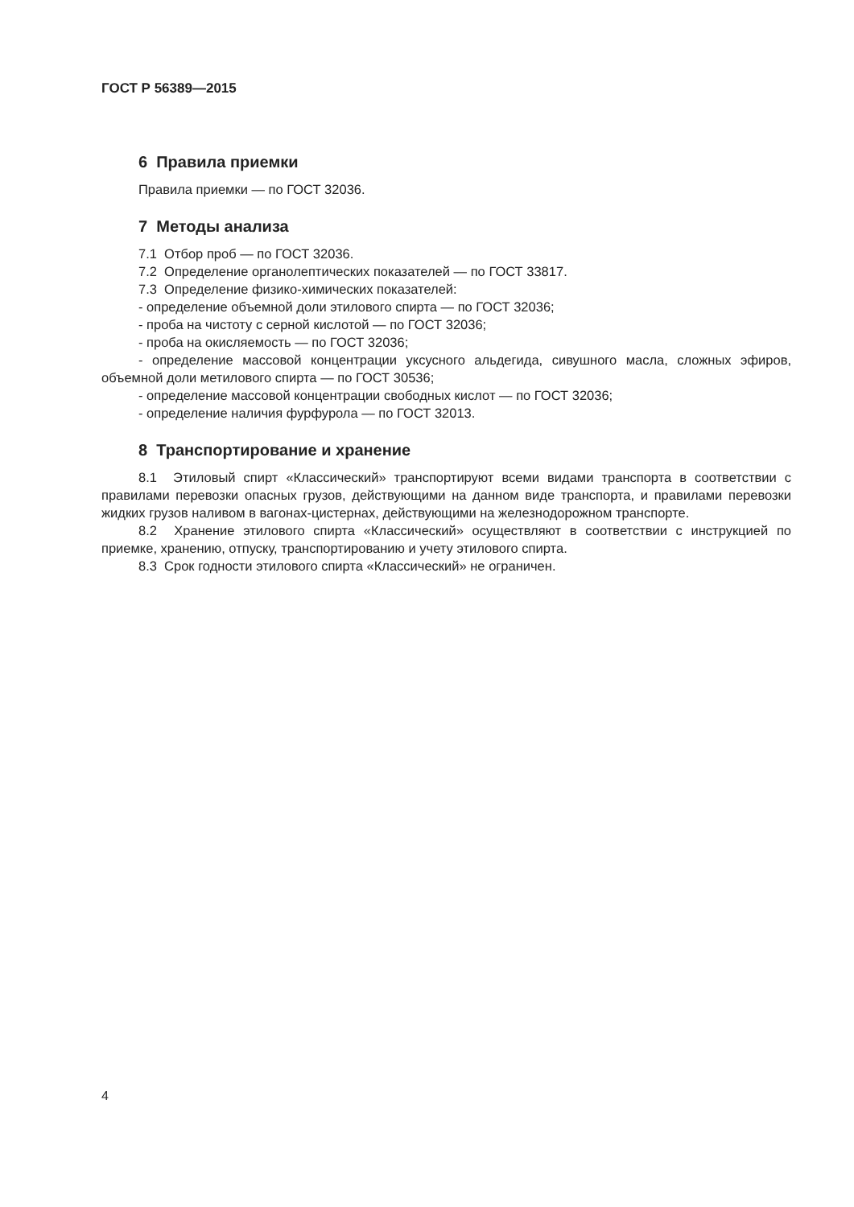ГОСТ Р 56389—2015
6 Правила приемки
Правила приемки — по ГОСТ 32036.
7 Методы анализа
7.1 Отбор проб — по ГОСТ 32036.
7.2 Определение органолептических показателей — по ГОСТ 33817.
7.3 Определение физико-химических показателей:
- определение объемной доли этилового спирта — по ГОСТ 32036;
- проба на чистоту с серной кислотой — по ГОСТ 32036;
- проба на окисляемость — по ГОСТ 32036;
- определение массовой концентрации уксусного альдегида, сивушного масла, сложных эфиров, объемной доли метилового спирта — по ГОСТ 30536;
- определение массовой концентрации свободных кислот — по ГОСТ 32036;
- определение наличия фурфурола — по ГОСТ 32013.
8 Транспортирование и хранение
8.1 Этиловый спирт «Классический» транспортируют всеми видами транспорта в соответствии с правилами перевозки опасных грузов, действующими на данном виде транспорта, и правилами перевозки жидких грузов наливом в вагонах-цистернах, действующими на железнодорожном транспорте.
8.2 Хранение этилового спирта «Классический» осуществляют в соответствии с инструкцией по приемке, хранению, отпуску, транспортированию и учету этилового спирта.
8.3 Срок годности этилового спирта «Классический» не ограничен.
4